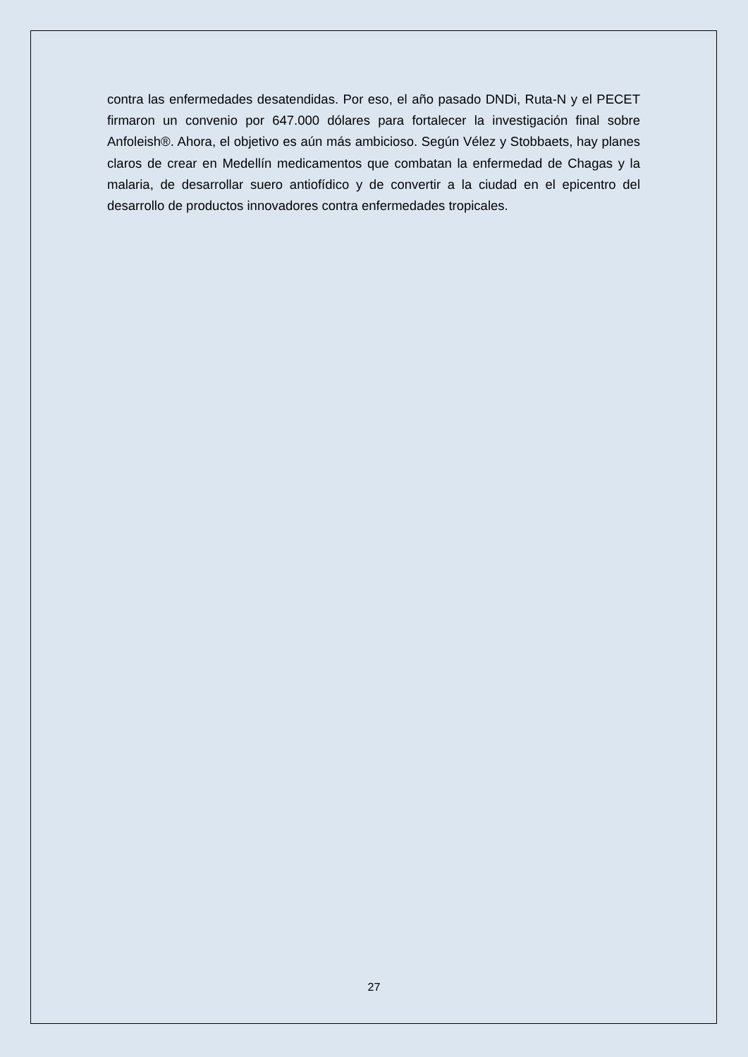contra las enfermedades desatendidas. Por eso, el año pasado DNDi, Ruta-N y el PECET firmaron un convenio por 647.000 dólares para fortalecer la investigación final sobre Anfoleish®. Ahora, el objetivo es aún más ambicioso. Según Vélez y Stobbaets, hay planes claros de crear en Medellín medicamentos que combatan la enfermedad de Chagas y la malaria, de desarrollar suero antiofídico y de convertir a la ciudad en el epicentro del desarrollo de productos innovadores contra enfermedades tropicales.
27